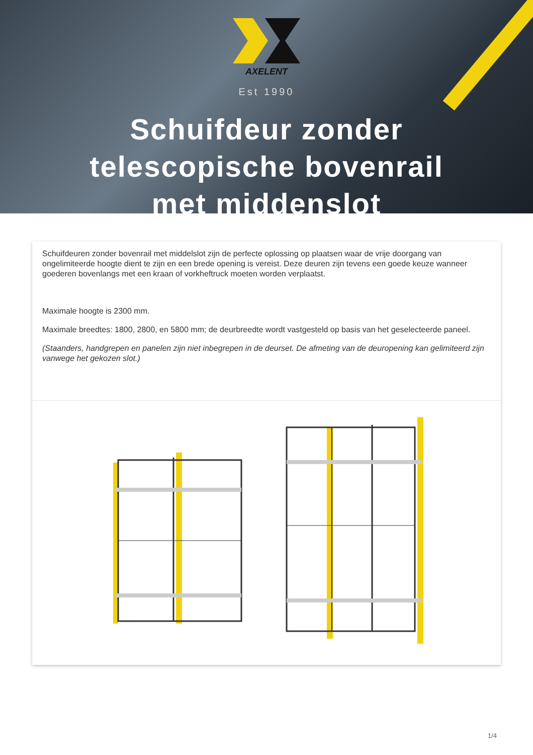AXELENT
Est 1990
Schuifdeur zonder
telescopische bovenrail
met middenslot
Schuifdeuren zonder bovenrail met middelslot zijn de perfecte oplossing op plaatsen waar de vrije doorgang van ongelimiteerde hoogte dient te zijn en een brede opening is vereist. Deze deuren zijn tevens een goede keuze wanneer goederen bovenlangs met een kraan of vorkheftruck moeten worden verplaatst.
Maximale hoogte is 2300 mm.
Maximale breedtes: 1800, 2800, en 5800 mm; de deurbreedte wordt vastgesteld op basis van het geselecteerde paneel.
(Staanders, handgrepen en panelen zijn niet inbegrepen in de deurset. De afmeting van de deuropening kan gelimiteerd zijn vanwege het gekozen slot.)
1/4